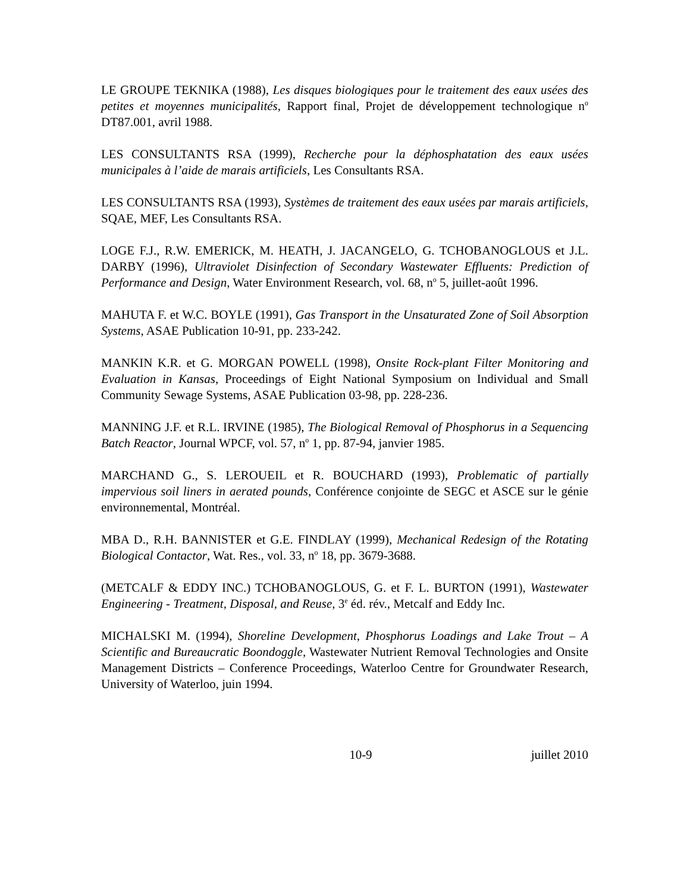LE GROUPE TEKNIKA (1988), Les disques biologiques pour le traitement des eaux usées des petites et moyennes municipalités, Rapport final, Projet de développement technologique n<sup>o</sup> DT87.001, avril 1988.
LES CONSULTANTS RSA (1999), Recherche pour la déphosphatation des eaux usées municipales à l’aide de marais artificiels, Les Consultants RSA.
LES CONSULTANTS RSA (1993), Systèmes de traitement des eaux usées par marais artificiels, SQAE, MEF, Les Consultants RSA.
LOGE F.J., R.W. EMERICK, M. HEATH, J. JACANGELO, G. TCHOBANOGLOUS et J.L. DARBY (1996), Ultraviolet Disinfection of Secondary Wastewater Effluents: Prediction of Performance and Design, Water Environment Research, vol. 68, n<sup>o</sup> 5, juillet-août 1996.
MAHUTA F. et W.C. BOYLE (1991), Gas Transport in the Unsaturated Zone of Soil Absorption Systems, ASAE Publication 10-91, pp. 233-242.
MANKIN K.R. et G. MORGAN POWELL (1998), Onsite Rock-plant Filter Monitoring and Evaluation in Kansas, Proceedings of Eight National Symposium on Individual and Small Community Sewage Systems, ASAE Publication 03-98, pp. 228-236.
MANNING J.F. et R.L. IRVINE (1985), The Biological Removal of Phosphorus in a Sequencing Batch Reactor, Journal WPCF, vol. 57, n<sup>o</sup> 1, pp. 87-94, janvier 1985.
MARCHAND G., S. LEROUEIL et R. BOUCHARD (1993), Problematic of partially impervious soil liners in aerated pounds, Conférence conjointe de SEGC et ASCE sur le génie environnemental, Montréal.
MBA D., R.H. BANNISTER et G.E. FINDLAY (1999), Mechanical Redesign of the Rotating Biological Contactor, Wat. Res., vol. 33, n<sup>o</sup> 18, pp. 3679-3688.
(METCALF & EDDY INC.) TCHOBANOGLOUS, G. et F. L. BURTON (1991), Wastewater Engineering - Treatment, Disposal, and Reuse, 3<sup>e</sup> éd. rév., Metcalf and Eddy Inc.
MICHALSKI M. (1994), Shoreline Development, Phosphorus Loadings and Lake Trout – A Scientific and Bureaucratic Boondoggle, Wastewater Nutrient Removal Technologies and Onsite Management Districts – Conference Proceedings, Waterloo Centre for Groundwater Research, University of Waterloo, juin 1994.
10-9 juillet 2010